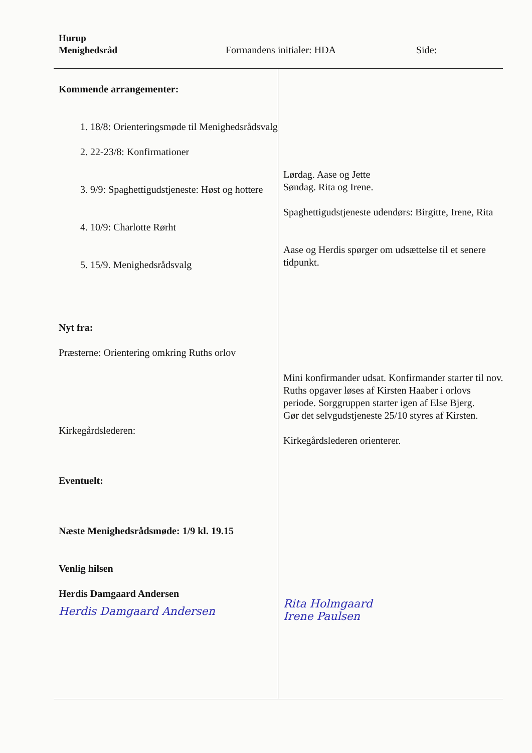Hurup
Menighedsråd
Formandens initialer: HDA Side:
Kommende arrangementer:
1. 18/8: Orienteringsmøde til Menighedsrådsvalg
2. 22-23/8: Konfirmationer
3. 9/9: Spaghettigudstjeneste: Høst og hottere
4. 10/9: Charlotte Rørht
5. 15/9. Menighedsrådsvalg
Nyt fra:
Præsterne: Orientering omkring Ruths orlov
Kirkegårdslederen:
Eventuelt:
Næste Menighedsrådsmøde: 1/9 kl. 19.15
Venlig hilsen
Herdis Damgaard Andersen
Herdis Damgaard Andersen
Lørdag. Aase og Jette
Søndag. Rita og Irene.
Spaghettigudstjeneste udendørs: Birgitte, Irene, Rita
Aase og Herdis spørger om udsættelse til et senere tidpunkt.
Mini konfirmander udsat. Konfirmander starter til nov.
Ruths opgaver løses af Kirsten Haaber i orlovs periode. Sorggruppen starter igen af Else Bjerg.
Gør det selvgudstjeneste 25/10 styres af Kirsten.
Kirkegårdslederen orienterer.
Rita Holmgaard
Irene Paulsen